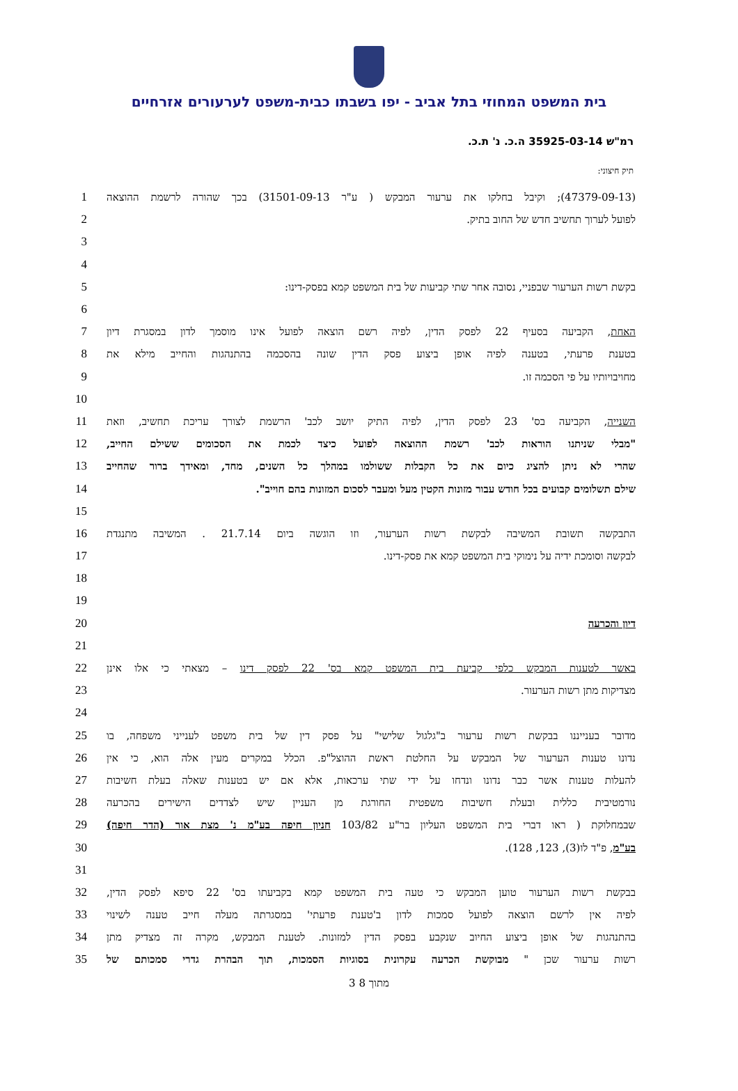בית המשפט המחוזי בתל אביב - יפו בשבתו כבית-משפט לערעורים אזרחיים
רמ"ש 35925-03-14 ה.כ. נ' ת.כ.
תיק חיצוני:
1 (47379-09-13); וקיבל בחלקו את ערעור המבקש ( ע"ר 31501-09-13) בכך שהורה לרשמת ההוצאה
2 לפועל לערוך תחשיב חדש של החוב בתיק.
3
4
5 בקשת רשות הערעור שבפניי, נסובה אחר שתי קביעות של בית המשפט קמא בפסק-דינו:
6
7 האחת, הקביעה בסעיף 22 לפסק הדין, לפיה רשם הוצאה לפועל אינו מוסמך לדון במסגרת דיון
8 בטענת פרעתי, בטענה לפיה אופן ביצוע פסק הדין שונה בהסכמה בהתנהגות והחייב מילא את
9 מחויבויותיו על פי הסכמה זו.
10
11 השנייה, הקביעה בס' 23 לפסק הדין, לפיה התיק יושב לכב' הרשמת לצורך עריכת תחשיב, וזאת
12 "מבלי שניתנו הוראות לכב' רשמת ההוצאה לפועל כיצד לכמת את הסכומים ששילם החייב,
13 שהרי לא ניתן להציג כיום את כל הקבלות ששולמו במהלך כל השנים, מחד, ומאידך ברור שהחייב
14 שילם תשלומים קבועים בכל חודש עבור מזונות הקטין מעל ומעבר לסכום המזונות בהם חוייב".
15
16 התבקשה תשובת המשיבה לבקשת רשות הערעור, וזו הוגשה ביום 21.7.14 . המשיבה מתנגדת
17 לבקשה וסומכת ידיה על נימוקי בית המשפט קמא את פסק-דינו.
18
19
20 דיון והכרעה
21
22 באשר לטענות המבקש כלפי קביעת בית המשפט קמא בס' 22 לפסק דינו – מצאתי כי אלו אינן
23 מצדיקות מתן רשות הערעור.
24
25 מדובר בענייננו בבקשת רשות ערעור ב"גלגול שלישי" על פסק דין של בית משפט לענייני משפחה, בו
26 נדונו טענות הערעור של המבקש על החלטת ראשת ההוצל"פ. הכלל במקרים מעין אלה הוא, כי אין
27 להעלות טענות אשר כבר נדונו ונדחו על ידי שתי ערכאות, אלא אם יש בטענות שאלה בעלת חשיבות
28 נורמטיבית כללית ובעלת חשיבות משפטית החורגת מן העניין שיש לצדדים הישירים בהכרעה
29 שבמחלוקת ( ראו דברי בית המשפט העליון בר"ע 103/82 חניון חיפה בע"מ נ' מצת אור (הדר חיפה)
30 בע"מ, פ"ד לו(3), 123, 128).
31
32 בבקשת רשות הערעור טוען המבקש כי טעה בית המשפט קמא בקביעתו בס' 22 סיפא לפסק הדין,
33 לפיה אין לרשם הוצאה לפועל סמכות לדון ב'טענת פרעתי' במסגרתה מעלה חייב טענה לשינוי
34 בהתנהגות של אופן ביצוע החיוב שנקבע בפסק הדין למזונות. לטענת המבקש, מקרה זה מצדיק מתן
35 רשות ערעור שכן " מבוקשת הכרעה עקרונית בסוגיות הסמכות, תוך הבהרת גדרי סמכותם של
3 מתוך 8